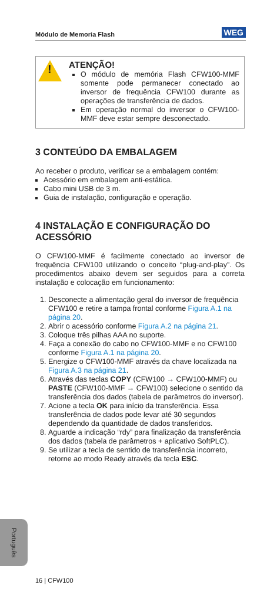Módulo de Memoria Flash WEG
!
ATENÇÃO!
O módulo de memória Flash CFW100-MMF somente pode permanecer conectado ao inversor de frequência CFW100 durante as operações de transferência de dados.
Em operação normal do inversor o CFW100-MMF deve estar sempre desconectado.
3 CONTEÚDO DA EMBALAGEM
Ao receber o produto, verificar se a embalagem contém:
Acessório em embalagem anti-estática.
Cabo mini USB de 3 m.
Guia de instalação, configuração e operação.
4 INSTALAÇÃO E CONFIGURAÇÃO DO ACESSÓRIO
O CFW100-MMF é facilmente conectado ao inversor de frequência CFW100 utilizando o conceito “plug-and-play”. Os procedimentos abaixo devem ser seguidos para a correta instalação e colocação em funcionamento:
1. Desconecte a alimentação geral do inversor de frequência CFW100 e retire a tampa frontal conforme Figura A.1 na página 20.
2. Abrir o acessório conforme Figura A.2 na página 21.
3. Coloque três pilhas AAA no suporte.
4. Faça a conexão do cabo no CFW100-MMF e no CFW100 conforme Figura A.1 na página 20.
5. Energize o CFW100-MMF através da chave localizada na Figura A.3 na página 21.
6. Através das teclas COPY (CFW100 → CFW100-MMF) ou PASTE (CFW100-MMF → CFW100) selecione o sentido da transferência dos dados (tabela de parâmetros do inversor).
7. Acione a tecla OK para início da transferência. Essa transferência de dados pode levar até 30 segundos dependendo da quantidade de dados transferidos.
8. Aguarde a indicação “rdy” para finalização da transferência dos dados (tabela de parâmetros + aplicativo SoftPLC).
9. Se utilizar a tecla de sentido de transferência incorreto, retorne ao modo Ready através da tecla ESC.
Português
16 | CFW100